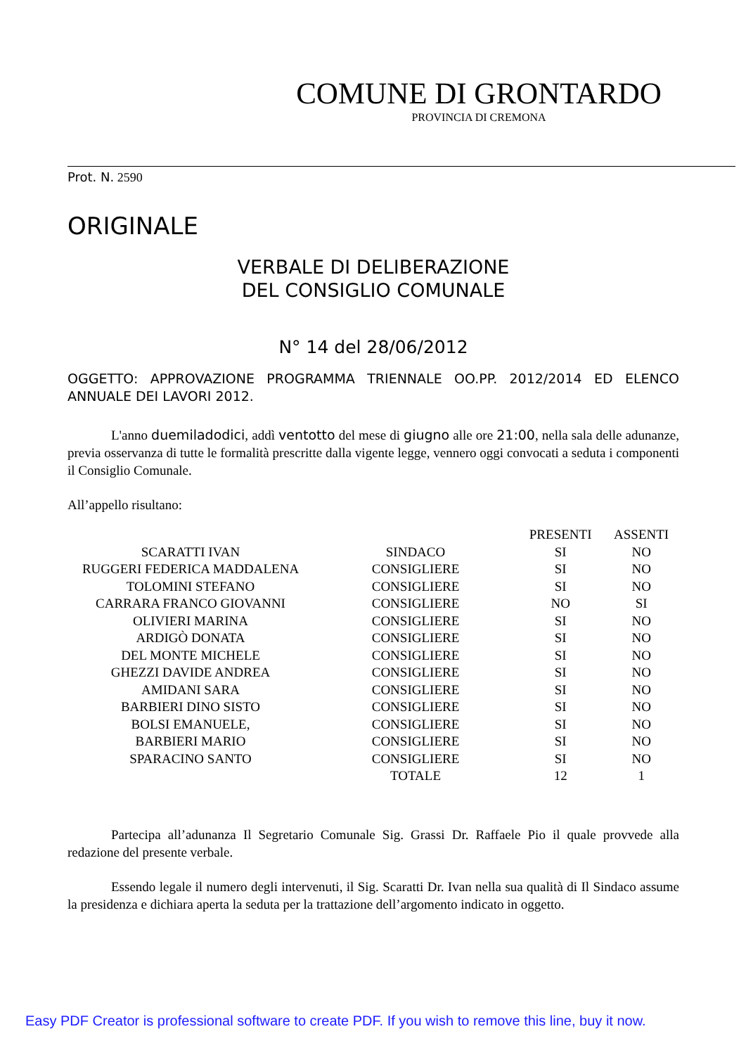COMUNE DI GRONTARDO
PROVINCIA DI CREMONA
Prot. N. 2590
ORIGINALE
VERBALE DI DELIBERAZIONE
DEL CONSIGLIO COMUNALE
N° 14 del 28/06/2012
OGGETTO: APPROVAZIONE PROGRAMMA TRIENNALE OO.PP. 2012/2014 ED ELENCO ANNUALE DEI LAVORI 2012.
L'anno duemiladodici, addì ventotto del mese di giugno alle ore 21:00, nella sala delle adunanze, previa osservanza di tutte le formalità prescritte dalla vigente legge, vennero oggi convocati a seduta i componenti il Consiglio Comunale.
All’appello risultano:
| | | PRESENTI | ASSENTI |
| --- | --- | --- | --- |
| SCARATTI IVAN | SINDACO | SI | NO |
| RUGGERI FEDERICA MADDALENA | CONSIGLIERE | SI | NO |
| TOLOMINI STEFANO | CONSIGLIERE | SI | NO |
| CARRARA FRANCO GIOVANNI | CONSIGLIERE | NO | SI |
| OLIVIERI MARINA | CONSIGLIERE | SI | NO |
| ARDIGÒ DONATA | CONSIGLIERE | SI | NO |
| DEL MONTE MICHELE | CONSIGLIERE | SI | NO |
| GHEZZI DAVIDE ANDREA | CONSIGLIERE | SI | NO |
| AMIDANI SARA | CONSIGLIERE | SI | NO |
| BARBIERI DINO SISTO | CONSIGLIERE | SI | NO |
| BOLSI EMANUELE, | CONSIGLIERE | SI | NO |
| BARBIERI MARIO | CONSIGLIERE | SI | NO |
| SPARACINO SANTO | CONSIGLIERE | SI | NO |
| | TOTALE | 12 | 1 |
Partecipa all’adunanza Il Segretario Comunale Sig. Grassi Dr. Raffaele Pio il quale provvede alla redazione del presente verbale.
Essendo legale il numero degli intervenuti, il Sig. Scaratti Dr. Ivan nella sua qualità di Il Sindaco assume la presidenza e dichiara aperta la seduta per la trattazione dell’argomento indicato in oggetto.
Easy PDF Creator is professional software to create PDF. If you wish to remove this line, buy it now.